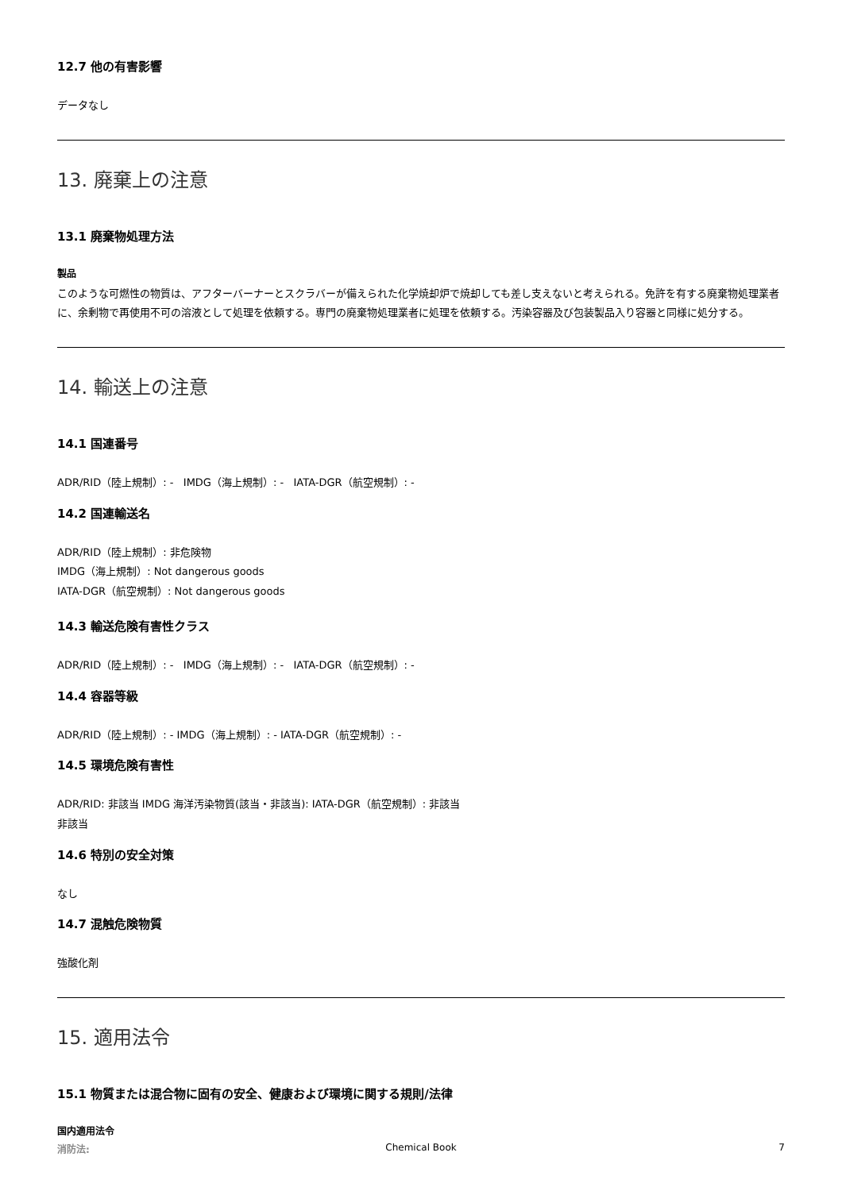12.7 他の有害影響
データなし
13. 廃棄上の注意
13.1 廃棄物処理方法
製品
このような可燃性の物質は、アフターバーナーとスクラバーが備えられた化学焼却炉で焼却しても差し支えないと考えられる。免許を有する廃棄物処理業者に、余剰物で再使用不可の溶液として処理を依頼する。専門の廃棄物処理業者に処理を依頼する。汚染容器及び包装製品入り容器と同様に処分する。
14. 輸送上の注意
14.1 国連番号
ADR/RID（陸上規制）: - IMDG（海上規制）: - IATA-DGR（航空規制）: -
14.2 国連輸送名
ADR/RID（陸上規制）: 非危険物
IMDG（海上規制）: Not dangerous goods
IATA-DGR（航空規制）: Not dangerous goods
14.3 輸送危険有害性クラス
ADR/RID（陸上規制）: - IMDG（海上規制）: - IATA-DGR（航空規制）: -
14.4 容器等級
ADR/RID（陸上規制）: - IMDG（海上規制）: - IATA-DGR（航空規制）: -
14.5 環境危険有害性
ADR/RID: 非該当 IMDG 海洋汚染物質(該当・非該当): IATA-DGR（航空規制）: 非該当
非該当
14.6 特別の安全対策
なし
14.7 混触危険物質
強酸化剤
15. 適用法令
15.1 物質または混合物に固有の安全、健康および環境に関する規則/法律
国内適用法令
消防法:
Chemical Book
7